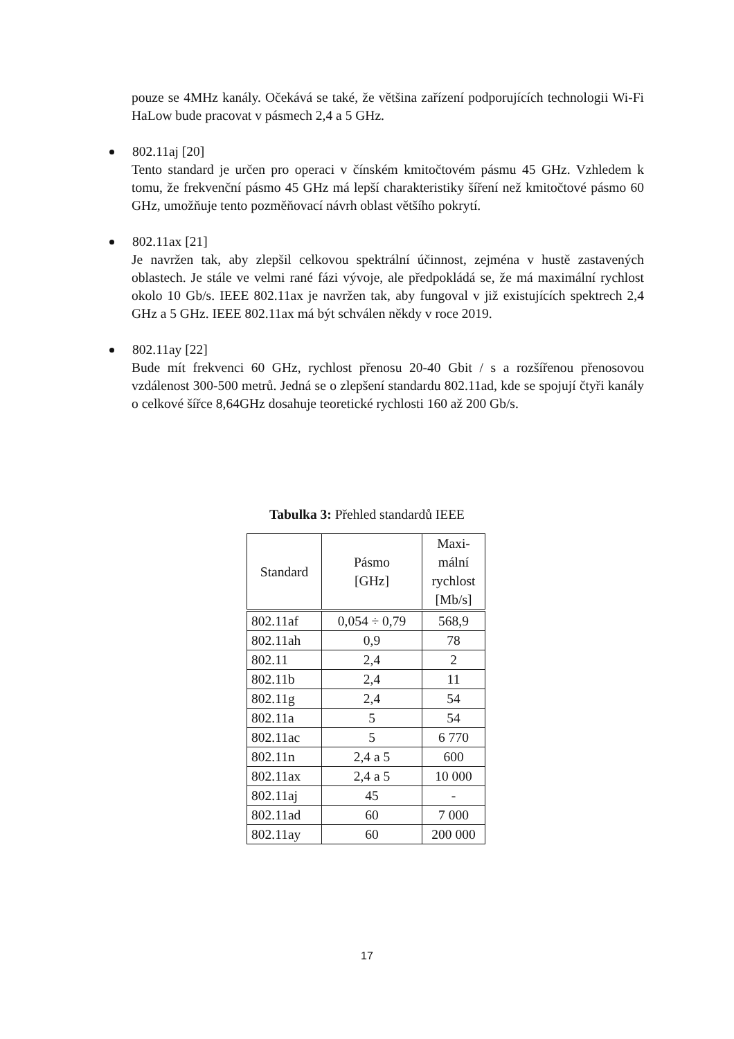pouze se 4MHz kanály. Očekává se také, že většina zařízení podporujících technologii Wi-Fi HaLow bude pracovat v pásmech 2,4 a 5 GHz.
802.11aj [20]
Tento standard je určen pro operaci v čínském kmitočtovém pásmu 45 GHz. Vzhledem k tomu, že frekvenční pásmo 45 GHz má lepší charakteristiky šíření než kmitočtové pásmo 60 GHz, umožňuje tento pozměňovací návrh oblast většího pokrytí.
802.11ax [21]
Je navržen tak, aby zlepšil celkovou spektrální účinnost, zejména v hustě zastavených oblastech. Je stále ve velmi rané fázi vývoje, ale předpokládá se, že má maximální rychlost okolo 10 Gb/s. IEEE 802.11ax je navržen tak, aby fungoval v již existujících spektrech 2,4 GHz a 5 GHz. IEEE 802.11ax má být schválen někdy v roce 2019.
802.11ay [22]
Bude mít frekvenci 60 GHz, rychlost přenosu 20-40 Gbit / s a rozšířenou přenosovou vzdálenost 300-500 metrů. Jedná se o zlepšení standardu 802.11ad, kde se spojují čtyři kanály o celkové šířce 8,64GHz dosahuje teoretické rychlosti 160 až 200 Gb/s.
Tabulka 3: Přehled standardů IEEE
| Standard | Pásmo [GHz] | Maxi- mální rychlost [Mb/s] |
| --- | --- | --- |
| 802.11af | 0,054 ÷ 0,79 | 568,9 |
| 802.11ah | 0,9 | 78 |
| 802.11 | 2,4 | 2 |
| 802.11b | 2,4 | 11 |
| 802.11g | 2,4 | 54 |
| 802.11a | 5 | 54 |
| 802.11ac | 5 | 6 770 |
| 802.11n | 2,4 a 5 | 600 |
| 802.11ax | 2,4 a 5 | 10 000 |
| 802.11aj | 45 | - |
| 802.11ad | 60 | 7 000 |
| 802.11ay | 60 | 200 000 |
17